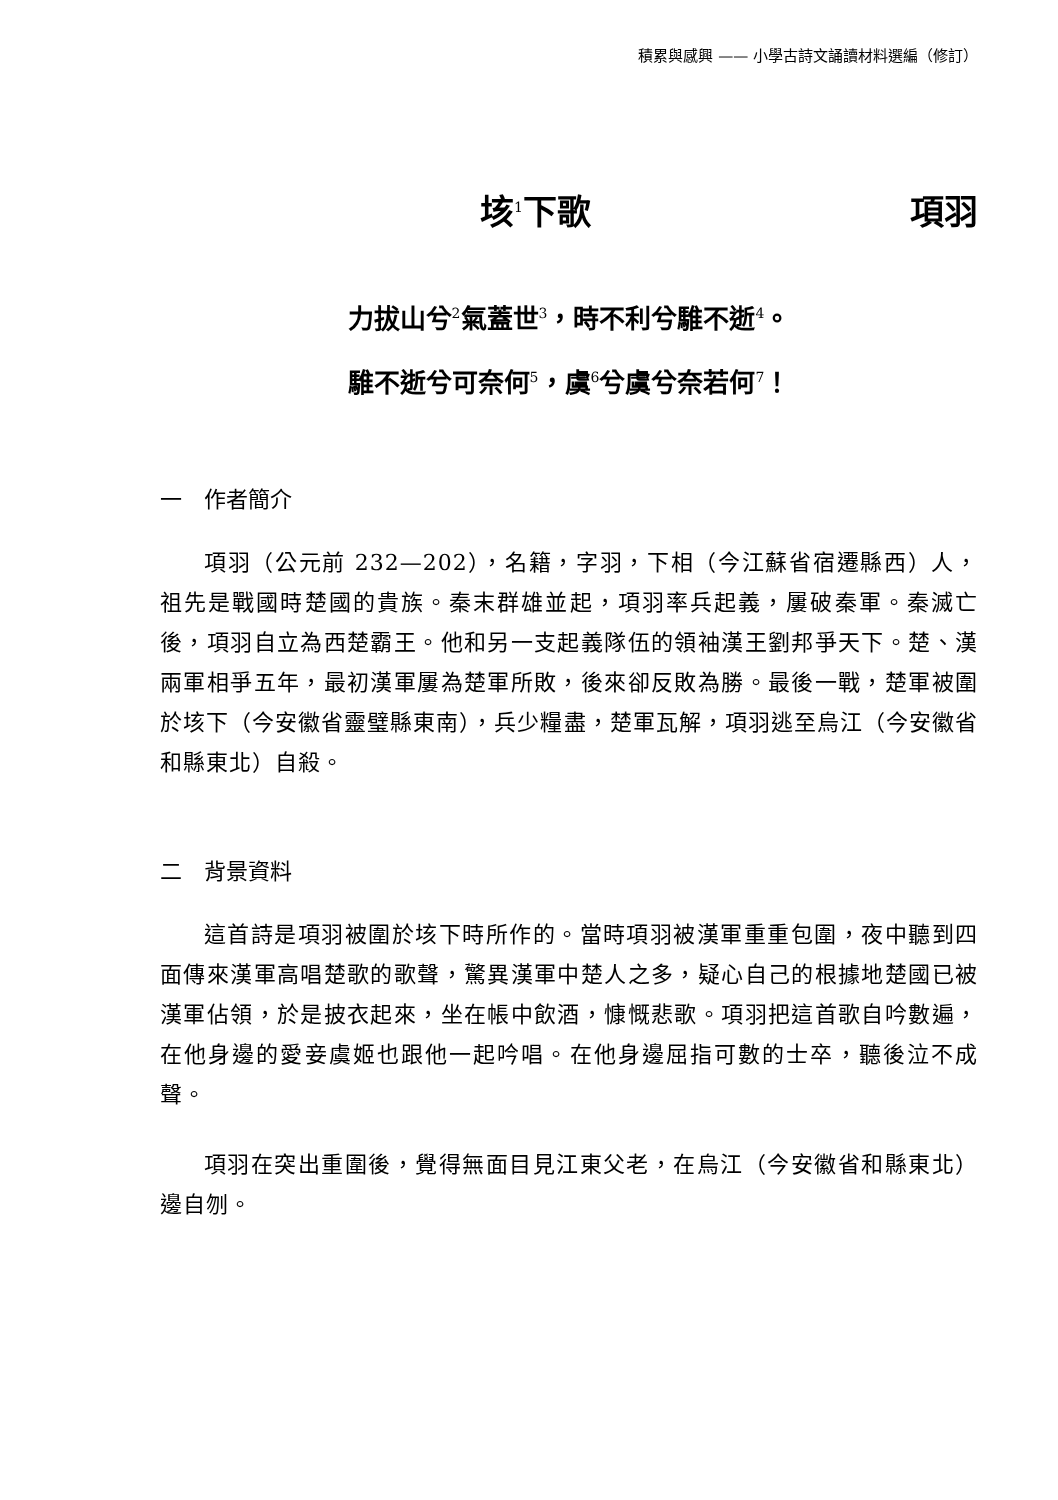積累與感興 —— 小學古詩文誦讀材料選編（修訂）
垓<sup>1</sup>下歌 項羽
力拔山兮<sup>2</sup>氣蓋世<sup>3</sup>，時不利兮騅不逝<sup>4</sup>。
騅不逝兮可奈何<sup>5</sup>，虞<sup>6</sup>兮虞兮奈若何<sup>7</sup>！
一　作者簡介
項羽（公元前 232—202），名籍，字羽，下相（今江蘇省宿遷縣西）人，祖先是戰國時楚國的貴族。秦末群雄並起，項羽率兵起義，屢破秦軍。秦滅亡後，項羽自立為西楚霸王。他和另一支起義隊伍的領袖漢王劉邦爭天下。楚、漢兩軍相爭五年，最初漢軍屢為楚軍所敗，後來卻反敗為勝。最後一戰，楚軍被圍於垓下（今安徽省靈璧縣東南），兵少糧盡，楚軍瓦解，項羽逃至烏江（今安徽省和縣東北）自殺。
二　背景資料
這首詩是項羽被圍於垓下時所作的。當時項羽被漢軍重重包圍，夜中聽到四面傳來漢軍高唱楚歌的歌聲，驚異漢軍中楚人之多，疑心自己的根據地楚國已被漢軍佔領，於是披衣起來，坐在帳中飲酒，慷慨悲歌。項羽把這首歌自吟數遍，在他身邊的愛妾虞姬也跟他一起吟唱。在他身邊屈指可數的士卒，聽後泣不成聲。
項羽在突出重圍後，覺得無面目見江東父老，在烏江（今安徽省和縣東北）邊自刎。